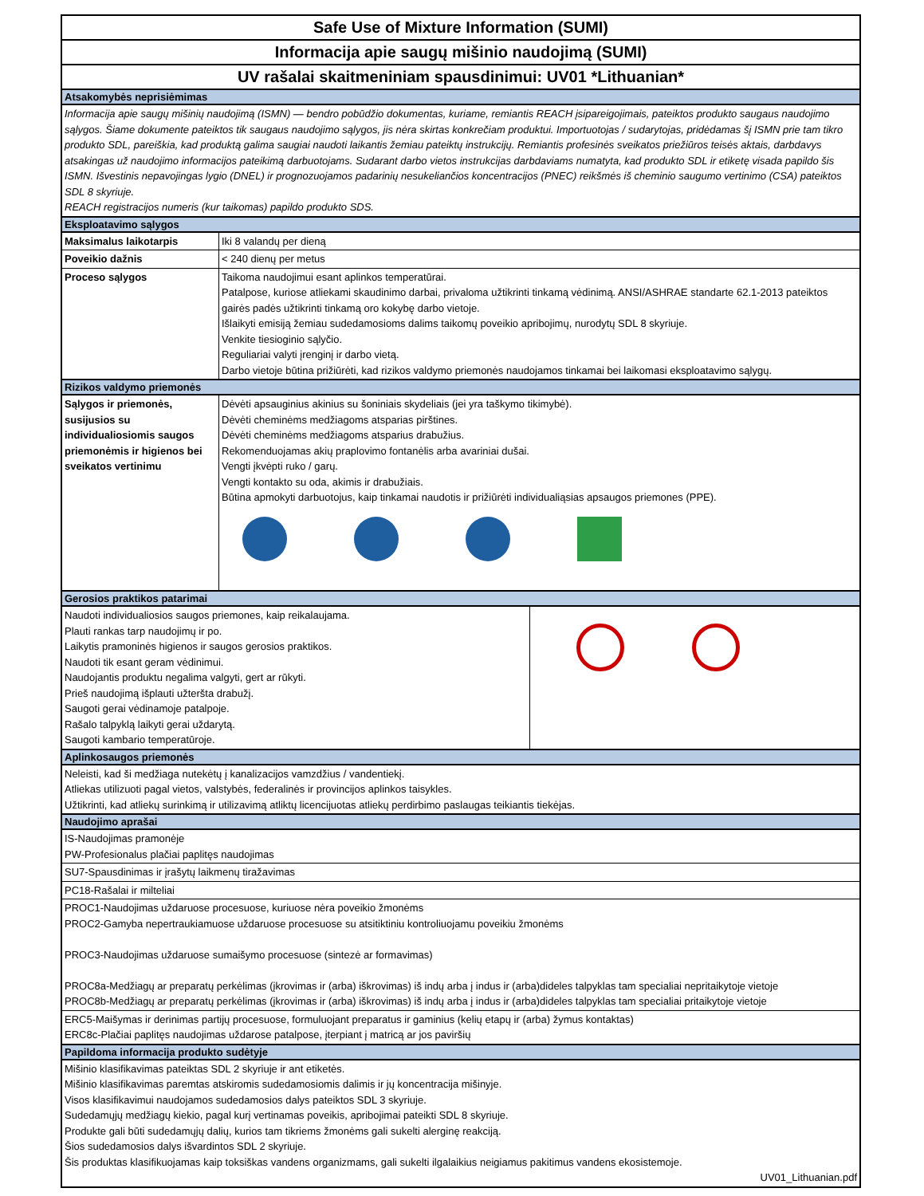Safe Use of Mixture Information (SUMI)
Informacija apie saugų mišinio naudojimą (SUMI)
UV rašalai skaitmeniniam spausdinimui: UV01 *Lithuanian*
Atsakomybės neprisiėmimas
Informacija apie saugų mišinių naudojimą (ISMN) — bendro pobūdžio dokumentas, kuriame, remiantis REACH įsipareigojimais, pateiktos produkto saugaus naudojimo sąlygos. Šiame dokumente pateiktos tik saugaus naudojimo sąlygos, jis nėra skirtas konkrečiam produktui. Importuotojas / sudarytojas, pridėdamas šį ISMN prie tam tikro produkto SDL, pareiškia, kad produktą galima saugiai naudoti laikantis žemiau pateiktų instrukcijų. Remiantis profesinės sveikatos priežiūros teisės aktais, darbdavys atsakingas už naudojimo informacijos pateikimą darbuotojams. Sudarant darbo vietos instrukcijas darbdaviams numatyta, kad produkto SDL ir etiketę visada papildo šis ISMN. Išvestinis nepavojingas lygio (DNEL) ir prognozuojamos padarinių nesukeliančios koncentracijos (PNEC) reikšmės iš cheminio saugumo vertinimo (CSA) pateiktos SDL 8 skyriuje.
REACH registracijos numeris (kur taikomas) papildo produkto SDS.
Eksploatavimo sąlygos
| Maksimalus laikotarpis | Iki 8 valandų per dieną |
| Poveikio dažnis | < 240 dienų per metus |
| Proceso sąlygos | Taikoma naudojimui esant aplinkos temperatūrai. Patalpose, kuriose atliekami skaudinimo darbai, privaloma užtikrinti tinkamą vėdinimą. ANSI/ASHRAE standarte 62.1-2013 pateiktos gairės padės užtikrinti tinkamą oro kokybę darbo vietoje. Išlaikyti emisiją žemiau sudedamosioms dalims taikomų poveikio apribojimų, nurodytų SDL 8 skyriuje. Venkite tiesioginio sąlyčio. Reguliariai valyti įrenginį ir darbo vietą. Darbo vietoje būtina prižiūrėti, kad rizikos valdymo priemonės naudojamos tinkamai bei laikomasi eksploatavimo sąlygų. |
Rizikos valdymo priemonės
| Sąlygos ir priemonės, susijusios su individualiosiomis saugos priemonėmis ir higienos bei sveikatos vertinimu | Dėvėti apsauginius akinius su šoniniais skydeliais (jei yra taškymo tikimybė). Dėvėti cheminėms medžiagoms atsparias pirštines. Dėvėti cheminėms medžiagoms atsparius drabužius. Rekomenduojamas akių praplovimo fontanėlis arba avariniai dušai. Vengti įkvėpti ruko / garų. Vengti kontakto su oda, akimis ir drabužiais. Būtina apmokyti darbuotojus, kaip tinkamai naudotis ir prižiūrėti individualiąsias apsaugos priemones (PPE). |
Gerosios praktikos patarimai
| Naudoti individualiosios saugos priemones, kaip reikalaujama. Plauti rankas tarp naudojimų ir po. Laikytis pramoninės higienos ir saugos gerosios praktikos. Naudoti tik esant geram vėdinimui. Naudojantis produktu negalima valgyti, gert ar rūkyti. Prieš naudojimą išplauti užteršta drabužį. Saugoti gerai vėdinamoje patalpoje. Rašalo talpyklą laikyti gerai uždarytą. Saugoti kambario temperatūroje. | |
Aplinkosaugos priemonės
Neleisti, kad ši medžiaga nutekėtų į kanalizacijos vamzdžius / vandentiekį.
Atliekas utilizuoti pagal vietos, valstybės, federalinės ir provincijos aplinkos taisykles.
Užtikrinti, kad atliekų surinkimą ir utilizavimą atliktų licencijuotas atliekų perdirbimo paslaugas teikiantis tiekėjas.
Naudojimo aprašai
IS-Naudojimas pramonėje
PW-Profesionalus plačiai paplitęs naudojimas
SU7-Spausdinimas ir įrašytų laikmenų tiražavimas
PC18-Rašalai ir milteliai
PROC1-Naudojimas uždaruose procesuose, kuriuose nėra poveikio žmonėms
PROC2-Gamyba nepertraukiamuose uždaruose procesuose su atsitiktiniu kontroliuojamu poveikiu žmonėms
PROC3-Naudojimas uždaruose sumaišymo procesuose (sintezė ar formavimas)
PROC8a-Medžiagų ar preparatų perkėlimas (įkrovimas ir (arba) iškrovimas) iš indų arba į indus ir (arba)dideles talpyklas tam specialiai nepritaikytoje vietoje
PROC8b-Medžiagų ar preparatų perkėlimas (įkrovimas ir (arba) iškrovimas) iš indų arba į indus ir (arba)dideles talpyklas tam specialiai pritaikytoje vietoje
ERC5-Maišymas ir derinimas partijų procesuose, formuluojant preparatus ir gaminius (kelių etapų ir (arba) žymus kontaktas)
ERC8c-Plačiai paplitęs naudojimas uždarose patalpose, įterpiant į matricą ar jos paviršių
Papildoma informacija produkto sudėtyje
Mišinio klasifikavimas pateiktas SDL 2 skyriuje ir ant etiketės.
Mišinio klasifikavimas paremtas atskiromis sudedamosiomis dalimis ir jų koncentracija mišinyje.
Visos klasifikavimui naudojamos sudedamosios dalys pateiktos SDL 3 skyriuje.
Sudedamųjų medžiagų kiekio, pagal kurį vertinamas poveikis, apribojimai pateikti SDL 8 skyriuje.
Produkte gali būti sudedamųjų dalių, kurios tam tikriems žmonėms gali sukelti alerginę reakciją.
Šios sudedamosios dalys išvardintos SDL 2 skyriuje.
Šis produktas klasifikuojamas kaip toksiškas vandens organizmams, gali sukelti ilgalaikius neigiamus pakitimus vandens ekosistemoje.
UV01_Lithuanian.pdf